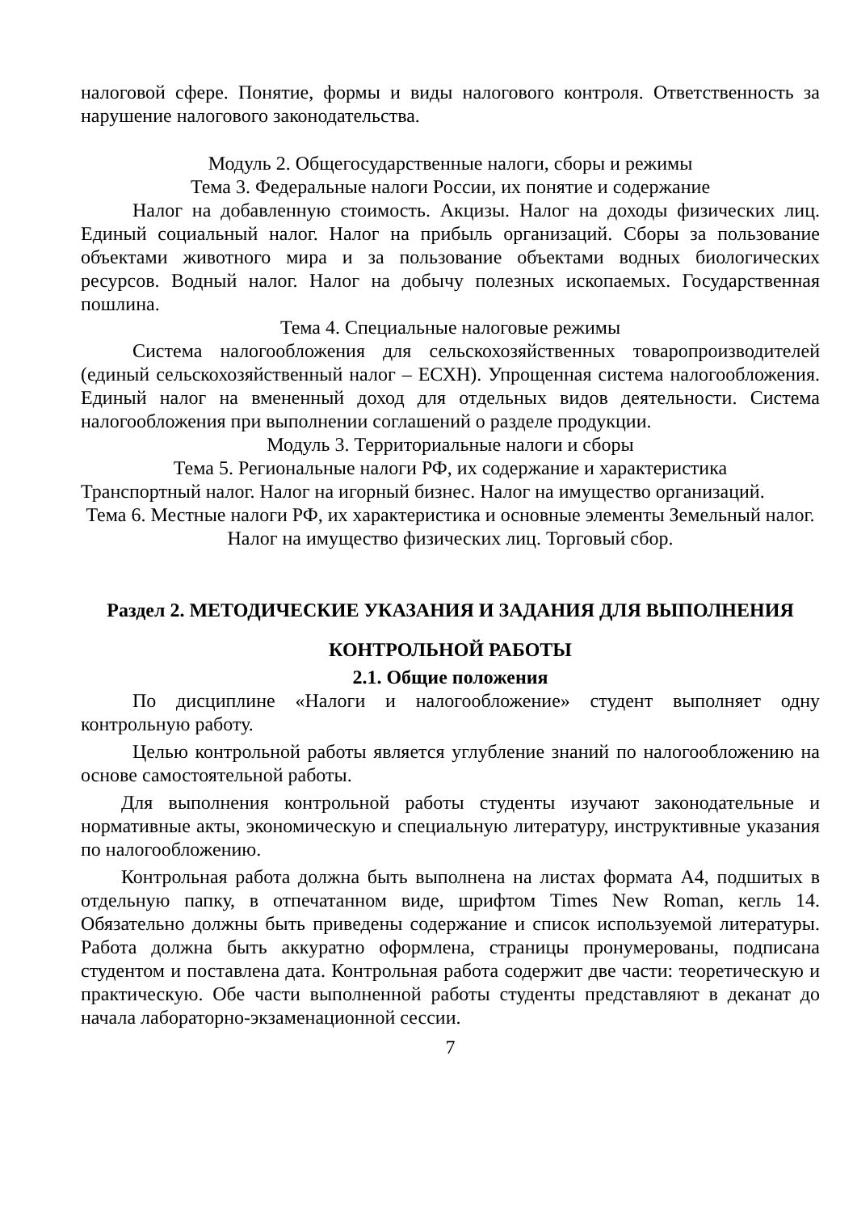налоговой сфере. Понятие, формы и виды налогового контроля. Ответственность за нарушение налогового законодательства.
Модуль 2. Общегосударственные налоги, сборы и режимы
Тема 3. Федеральные налоги России, их понятие и содержание
Налог на добавленную стоимость. Акцизы. Налог на доходы физических лиц. Единый социальный налог. Налог на прибыль организаций. Сборы за пользование объектами животного мира и за пользование объектами водных биологических ресурсов. Водный налог. Налог на добычу полезных ископаемых. Государственная пошлина.
Тема 4. Специальные налоговые режимы
Система налогообложения для сельскохозяйственных товаропроизводителей (единый сельскохозяйственный налог – ЕСХН). Упрощенная система налогообложения. Единый налог на вмененный доход для отдельных видов деятельности. Система налогообложения при выполнении соглашений о разделе продукции.
Модуль 3. Территориальные налоги и сборы
Тема 5. Региональные налоги РФ, их содержание и характеристика
Транспортный налог. Налог на игорный бизнес. Налог на имущество организаций.
Тема 6. Местные налоги РФ, их характеристика и основные элементы Земельный налог. Налог на имущество физических лиц. Торговый сбор.
Раздел 2. МЕТОДИЧЕСКИЕ УКАЗАНИЯ И ЗАДАНИЯ ДЛЯ ВЫПОЛНЕНИЯ
КОНТРОЛЬНОЙ РАБОТЫ
2.1. Общие положения
По дисциплине «Налоги и налогообложение» студент выполняет одну контрольную работу.
Целью контрольной работы является углубление знаний по налогообложению на основе самостоятельной работы.
Для выполнения контрольной работы студенты изучают законодательные и нормативные акты, экономическую и специальную литературу, инструктивные указания по налогообложению.
Контрольная работа должна быть выполнена на листах формата А4, подшитых в отдельную папку, в отпечатанном виде, шрифтом Times New Roman, кегль 14. Обязательно должны быть приведены содержание и список используемой литературы. Работа должна быть аккуратно оформлена, страницы пронумерованы, подписана студентом и поставлена дата. Контрольная работа содержит две части: теоретическую и практическую. Обе части выполненной работы студенты представляют в деканат до начала лабораторно-экзаменационной сессии.
7